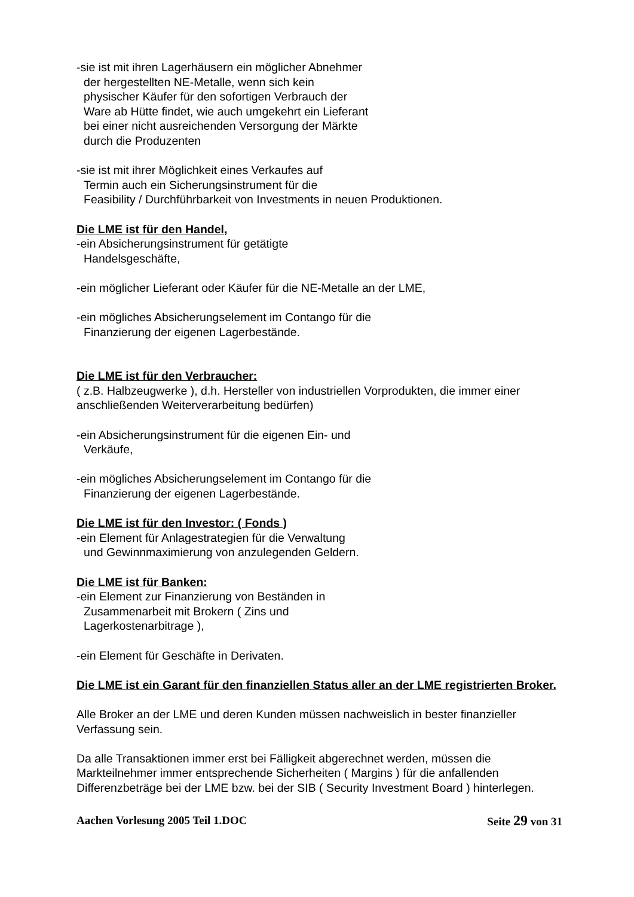-sie ist mit ihren Lagerhäusern ein möglicher Abnehmer
der hergestellten NE-Metalle, wenn sich kein
physischer Käufer für den sofortigen Verbrauch der
Ware ab Hütte findet, wie auch umgekehrt ein Lieferant
bei einer nicht ausreichenden Versorgung der Märkte
durch die Produzenten
-sie ist mit ihrer Möglichkeit eines Verkaufes auf
Termin auch ein Sicherungsinstrument für die
Feasibility / Durchführbarkeit von Investments in neuen Produktionen.
Die LME ist für den Handel,
-ein Absicherungsinstrument für getätigte
Handelsgeschäfte,
-ein möglicher Lieferant oder Käufer für die NE-Metalle an der LME,
-ein mögliches Absicherungselement im Contango für die
Finanzierung der eigenen Lagerbestände.
Die LME ist für den Verbraucher:
( z.B. Halbzeugwerke ), d.h. Hersteller von industriellen Vorprodukten, die immer einer anschließenden Weiterverarbeitung bedürfen)
-ein Absicherungsinstrument für die eigenen Ein- und
Verkäufe,
-ein mögliches Absicherungselement im Contango für die
Finanzierung der eigenen Lagerbestände.
Die LME ist für den Investor: ( Fonds )
-ein Element für Anlagestrategien für die Verwaltung
und Gewinnmaximierung von anzulegenden Geldern.
Die LME ist für Banken:
-ein Element zur Finanzierung von Beständen in
Zusammenarbeit mit Brokern ( Zins und
Lagerkostenarbitrage ),
-ein Element für Geschäfte in Derivaten.
Die LME ist ein Garant für den finanziellen Status aller an der LME registrierten Broker.
Alle Broker an der LME und deren Kunden müssen nachweislich in bester finanzieller Verfassung sein.
Da alle Transaktionen immer erst bei Fälligkeit abgerechnet werden, müssen die Markteilnehmer immer entsprechende Sicherheiten ( Margins ) für die anfallenden Differenzbeträge bei der LME bzw. bei der SIB ( Security Investment Board ) hinterlegen.
Aachen Vorlesung 2005 Teil 1.DOC Seite 29 von 31